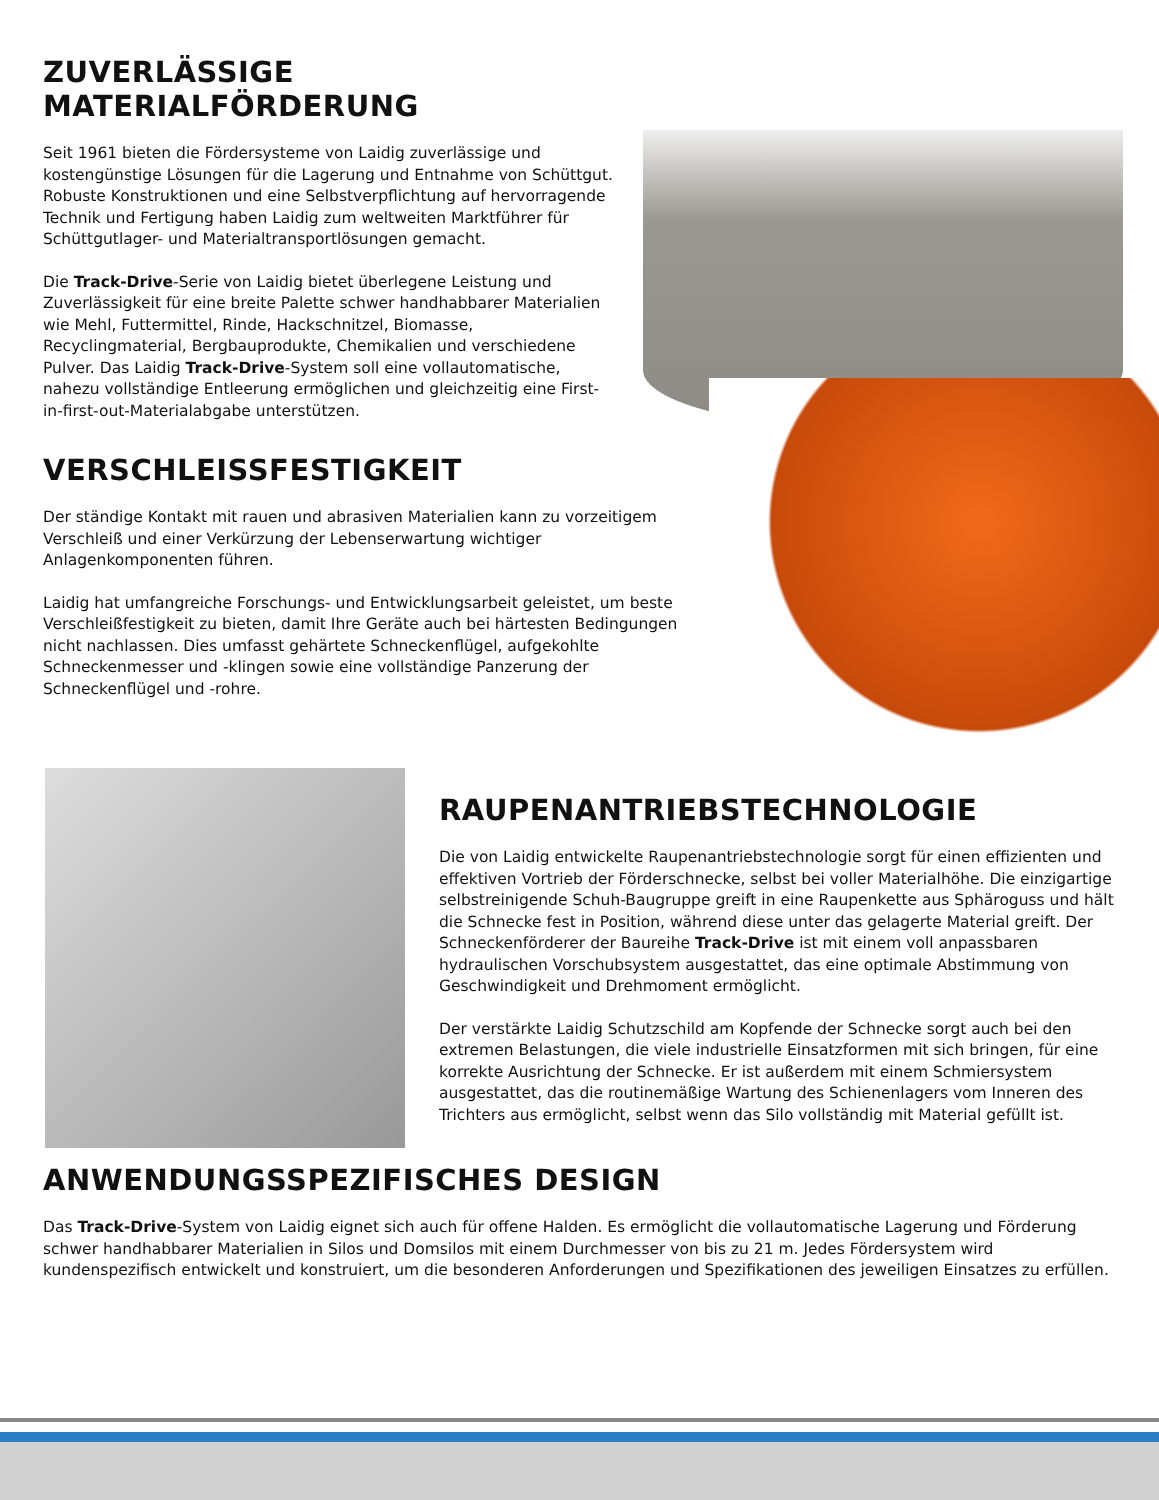ZUVERLÄSSIGE
MATERIALFÖRDERUNG
Seit 1961 bieten die Fördersysteme von Laidig zuverlässige und kostengünstige Lösungen für die Lagerung und Entnahme von Schüttgut. Robuste Konstruktionen und eine Selbstverpflichtung auf hervorragende Technik und Fertigung haben Laidig zum weltweiten Marktführer für Schüttgutlager- und Materialtransportlösungen gemacht.
Die Track-Drive-Serie von Laidig bietet überlegene Leistung und Zuverlässigkeit für eine breite Palette schwer handhabbarer Materialien wie Mehl, Futtermittel, Rinde, Hackschnitzel, Biomasse, Recyclingmaterial, Bergbauprodukte, Chemikalien und verschiedene Pulver. Das Laidig Track-Drive-System soll eine vollautomatische, nahezu vollständige Entleerung ermöglichen und gleichzeitig eine First-in-first-out-Materialabgabe unterstützen.
VERSCHLEISSFESTIGKEIT
Der ständige Kontakt mit rauen und abrasiven Materialien kann zu vorzeitigem Verschleiß und einer Verkürzung der Lebenserwartung wichtiger Anlagenkomponenten führen.
Laidig hat umfangreiche Forschungs- und Entwicklungsarbeit geleistet, um beste Verschleißfestigkeit zu bieten, damit Ihre Geräte auch bei härtesten Bedingungen nicht nachlassen. Dies umfasst gehärtete Schneckenflügel, aufgekohlte Schneckenmesser und -klingen sowie eine vollständige Panzerung der Schneckenflügel und -rohre.
RAUPENANTRIEBSTECHNOLOGIE
Die von Laidig entwickelte Raupenantriebstechnologie sorgt für einen effizienten und effektiven Vortrieb der Förderschnecke, selbst bei voller Materialhöhe. Die einzigartige selbstreinigende Schuh-Baugruppe greift in eine Raupenkette aus Sphäroguss und hält die Schnecke fest in Position, während diese unter das gelagerte Material greift. Der Schneckenförderer der Baureihe Track-Drive ist mit einem voll anpassbaren hydraulischen Vorschubsystem ausgestattet, das eine optimale Abstimmung von Geschwindigkeit und Drehmoment ermöglicht.
Der verstärkte Laidig Schutzschild am Kopfende der Schnecke sorgt auch bei den extremen Belastungen, die viele industrielle Einsatzformen mit sich bringen, für eine korrekte Ausrichtung der Schnecke. Er ist außerdem mit einem Schmiersystem ausgestattet, das die routinemäßige Wartung des Schienenlagers vom Inneren des Trichters aus ermöglicht, selbst wenn das Silo vollständig mit Material gefüllt ist.
ANWENDUNGSSPEZIFISCHES DESIGN
Das Track-Drive-System von Laidig eignet sich auch für offene Halden. Es ermöglicht die vollautomatische Lagerung und Förderung schwer handhabbarer Materialien in Silos und Domsilos mit einem Durchmesser von bis zu 21 m. Jedes Fördersystem wird kundenspezifisch entwickelt und konstruiert, um die besonderen Anforderungen und Spezifikationen des jeweiligen Einsatzes zu erfüllen.